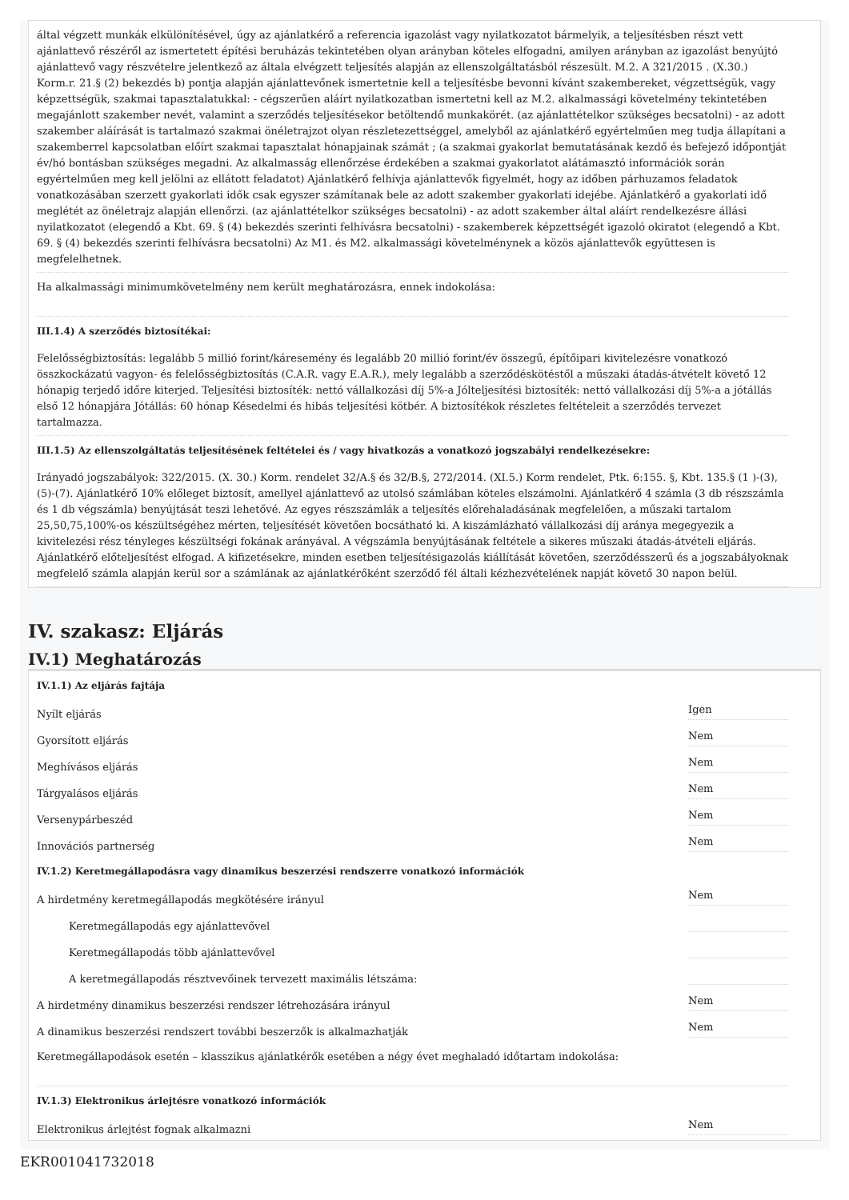által végzett munkák elkülönítésével, úgy az ajánlatkérő a referencia igazolást vagy nyilatkozatot bármelyik, a teljesítésben részt vett ajánlattevő részéről az ismertetett építési beruházás tekintetében olyan arányban köteles elfogadni, amilyen arányban az igazolást benyújtó ajánlattevő vagy részvételre jelentkező az általa elvégzett teljesítés alapján az ellenszolgáltatásból részesült. M.2. A 321/2015 . (X.30.) Korm.r. 21.§ (2) bekezdés b) pontja alapján ajánlattevőnek ismertetnie kell a teljesítésbe bevonni kívánt szakembereket, végzettségük, vagy képzettségük, szakmai tapasztalatukkal: - cégszerűen aláírt nyilatkozatban ismertetni kell az M.2. alkalmassági követelmény tekintetében megajánlott szakember nevét, valamint a szerződés teljesítésekor betöltendő munkakörét. (az ajánlattételkor szükséges becsatolni) - az adott szakember aláírását is tartalmazó szakmai önéletrajzot olyan részletezettséggel, amelyből az ajánlatkérő egyértelműen meg tudja állapítani a szakemberrel kapcsolatban előírt szakmai tapasztalat hónapjainak számát ; (a szakmai gyakorlat bemutatásának kezdő és befejező időpontját év/hó bontásban szükséges megadni. Az alkalmasság ellenőrzése érdekében a szakmai gyakorlatot alátámasztó információk során egyértelműen meg kell jelölni az ellátott feladatot) Ajánlatkérő felhívja ajánlattevők figyelmét, hogy az időben párhuzamos feladatok vonatkozásában szerzett gyakorlati idők csak egyszer számítanak bele az adott szakember gyakorlati idejébe. Ajánlatkérő a gyakorlati idő meglétét az önéletrajz alapján ellenőrzi. (az ajánlattételkor szükséges becsatolni) - az adott szakember által aláírt rendelkezésre állási nyilatkozatot (elegendő a Kbt. 69. § (4) bekezdés szerinti felhívásra becsatolni) - szakemberek képzettségét igazoló okiratot (elegendő a Kbt. 69. § (4) bekezdés szerinti felhívásra becsatolni) Az M1. és M2. alkalmassági követelménynek a közös ajánlattevők együttesen is megfelelhetnek.
Ha alkalmassági minimumkövetelmény nem került meghatározásra, ennek indokolása:
III.1.4) A szerződés biztosítékai:
Felelősségbiztosítás: legalább 5 millió forint/káresemény és legalább 20 millió forint/év összegű, építőipari kivitelezésre vonatkozó összkockázatú vagyon- és felelősségbiztosítás (C.A.R. vagy E.A.R.), mely legalább a szerződéskötéstől a műszaki átadás-átvételt követő 12 hónapig terjedő időre kiterjed. Teljesítési biztosíték: nettó vállalkozási díj 5%-a Jólteljesítési biztosíték: nettó vállalkozási díj 5%-a a jótállás első 12 hónapjára Jótállás: 60 hónap Késedelmi és hibás teljesítési kötbér. A biztosítékok részletes feltételeit a szerződés tervezet tartalmazza.
III.1.5) Az ellenszolgáltatás teljesítésének feltételei és / vagy hivatkozás a vonatkozó jogszabályi rendelkezésekre:
Irányadó jogszabályok: 322/2015. (X. 30.) Korm. rendelet 32/A.§ és 32/B.§, 272/2014. (XI.5.) Korm rendelet, Ptk. 6:155. §, Kbt. 135.§ (1 )-(3),(5)-(7). Ajánlatkérő 10% előleget biztosít, amellyel ajánlattevő az utolsó számlában köteles elszámolni. Ajánlatkérő 4 számla (3 db részszámla és 1 db végszámla) benyújtását teszi lehetővé. Az egyes részszámlák a teljesítés előrehaladásának megfelelően, a műszaki tartalom 25,50,75,100%-os készültségéhez mérten, teljesítését követően bocsátható ki. A kiszámlázható vállalkozási díj aránya megegyezik a kivitelezési rész tényleges készültségi fokának arányával. A végszámla benyújtásának feltétele a sikeres műszaki átadás-átvételi eljárás. Ajánlatkérő előteljesítést elfogad. A kifizetésekre, minden esetben teljesítésigazolás kiállítását követően, szerződésszerű és a jogszabályoknak megfelelő számla alapján kerül sor a számlának az ajánlatkérőként szerződő fél általi kézhezvételének napját követő 30 napon belül.
IV. szakasz: Eljárás
IV.1) Meghatározás
IV.1.1) Az eljárás fajtája
Nyílt eljárás Igen
Gyorsított eljárás Nem
Meghívásos eljárás Nem
Tárgyalásos eljárás Nem
Versenypárbeszéd Nem
Innovációs partnerség Nem
IV.1.2) Keretmegállapodásra vagy dinamikus beszerzési rendszerre vonatkozó információk
A hirdetmény keretmegállapodás megkötésére irányul Nem
Keretmegállapodás egy ajánlattevővel
Keretmegállapodás több ajánlattevővel
A keretmegállapodás résztvevőinek tervezett maximális létszáma:
A hirdetmény dinamikus beszerzési rendszer létrehozására irányul Nem
A dinamikus beszerzési rendszert további beszerzők is alkalmazhatják Nem
Keretmegállapodások esetén – klasszikus ajánlatkérők esetében a négy évet meghaladó időtartam indokolása:
IV.1.3) Elektronikus árlejtésre vonatkozó információk
Elektronikus árlejtést fognak alkalmazni Nem
EKR001041732018